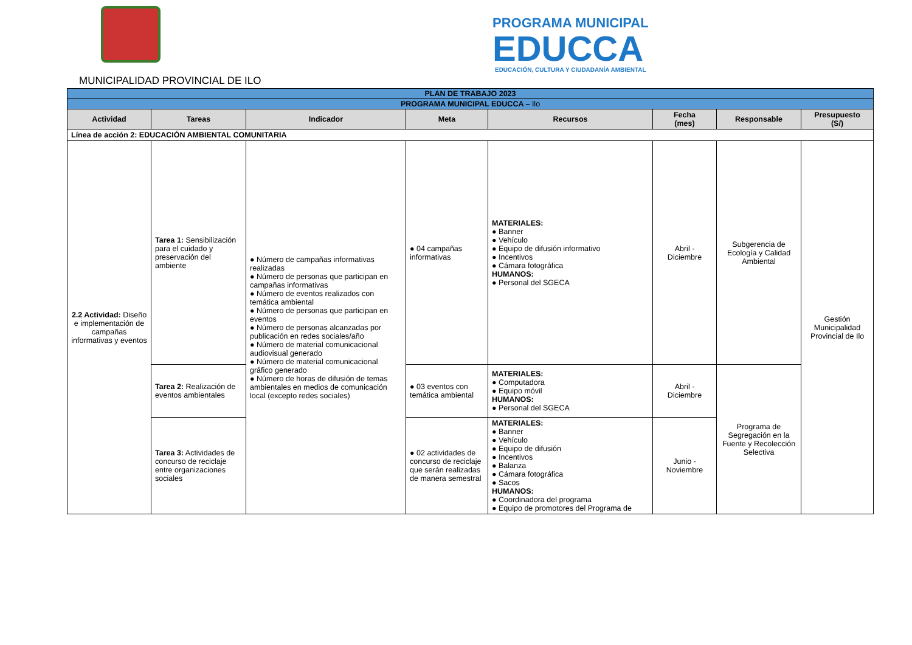MUNICIPALIDAD PROVINCIAL DE ILO
PROGRAMA MUNICIPAL
EDUCCA
EDUCACIÓN, CULTURA Y CIUDADANÍA AMBIENTAL
| PLAN DE TRABAJO 2023 | | | | | | | |
| PROGRAMA MUNICIPAL EDUCCA – Ilo | | | | | | | |
| Actividad | Tareas | Indicador | Meta | Recursos | Fecha (mes) | Responsable | Presupuesto (S/) |
| Línea de acción 2: EDUCACIÓN AMBIENTAL COMUNITARIA | | | | | | | |
| 2.2 Actividad: Diseño e implementación de campañas informativas y eventos | Tarea 1: Sensibilización para el cuidado y preservación del ambiente | ● Número de campañas informativas realizadas ● Número de personas que participan en campañas informativas ● Número de eventos realizados con temática ambiental ● Número de personas que participan en eventos ● Número de personas alcanzadas por publicación en redes sociales/año ● Número de material comunicacional audiovisual generado ● Número de material comunicacional gráfico generado ● Número de horas de difusión de temas ambientales en medios de comunicación local (excepto redes sociales) | ● 04 campañas informativas | MATERIALES: ● Banner ● Vehículo ● Equipo de difusión informativo ● Incentivos ● Cámara fotográfica HUMANOS: ● Personal del SGECA | Abril - Diciembre | Subgerencia de Ecología y Calidad Ambiental | Gestión Municipalidad Provincial de Ilo |
| | Tarea 2: Realización de eventos ambientales | | ● 03 eventos con temática ambiental | MATERIALES: ● Computadora ● Equipo móvil HUMANOS: ● Personal del SGECA | Abril - Diciembre | Programa de Segregación en la Fuente y Recolección Selectiva | |
| | Tarea 3: Actividades de concurso de reciclaje entre organizaciones sociales | | ● 02 actividades de concurso de reciclaje que serán realizadas de manera semestral | MATERIALES: ● Banner ● Vehículo ● Equipo de difusión ● Incentivos ● Balanza ● Cámara fotográfica ● Sacos HUMANOS: ● Coordinadora del programa ● Equipo de promotores del Programa de | Junio - Noviembre | | |